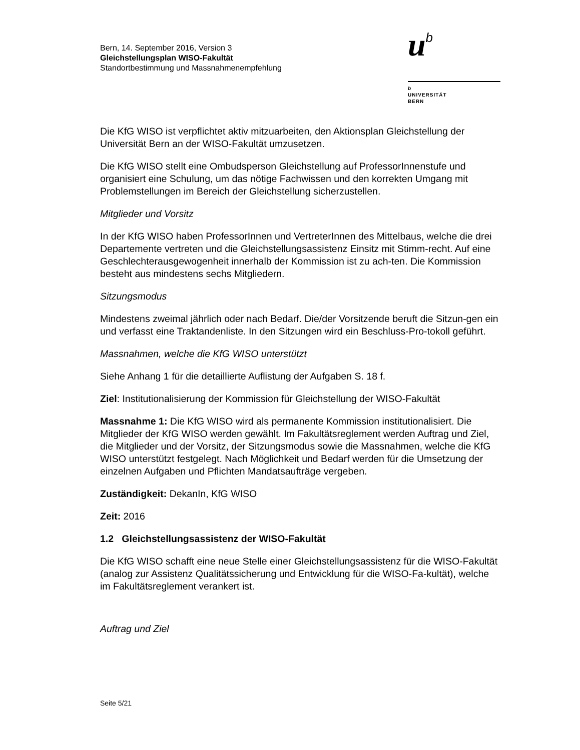Bern, 14. September 2016, Version 3
Gleichstellungsplan WISO-Fakultät
Standortbestimmung und Massnahmenempfehlung
ub
b
UNIVERSITÄT
BERN
Die KfG WISO ist verpflichtet aktiv mitzuarbeiten, den Aktionsplan Gleichstellung der Universität Bern an der WISO-Fakultät umzusetzen.
Die KfG WISO stellt eine Ombudsperson Gleichstellung auf ProfessorInnenstufe und organisiert eine Schulung, um das nötige Fachwissen und den korrekten Umgang mit Problemstellungen im Bereich der Gleichstellung sicherzustellen.
Mitglieder und Vorsitz
In der KfG WISO haben ProfessorInnen und VertreterInnen des Mittelbaus, welche die drei Departemente vertreten und die Gleichstellungsassistenz Einsitz mit Stimm-recht. Auf eine Geschlechterausgewogenheit innerhalb der Kommission ist zu ach-ten. Die Kommission besteht aus mindestens sechs Mitgliedern.
Sitzungsmodus
Mindestens zweimal jährlich oder nach Bedarf. Die/der Vorsitzende beruft die Sitzun-gen ein und verfasst eine Traktandenliste. In den Sitzungen wird ein Beschluss-Pro-tokoll geführt.
Massnahmen, welche die KfG WISO unterstützt
Siehe Anhang 1 für die detaillierte Auflistung der Aufgaben S. 18 f.
Ziel: Institutionalisierung der Kommission für Gleichstellung der WISO-Fakultät
Massnahme 1: Die KfG WISO wird als permanente Kommission institutionalisiert. Die Mitglieder der KfG WISO werden gewählt. Im Fakultätsreglement werden Auftrag und Ziel, die Mitglieder und der Vorsitz, der Sitzungsmodus sowie die Massnahmen, welche die KfG WISO unterstützt festgelegt. Nach Möglichkeit und Bedarf werden für die Umsetzung der einzelnen Aufgaben und Pflichten Mandatsaufträge vergeben.
Zuständigkeit: DekanIn, KfG WISO
Zeit: 2016
1.2 Gleichstellungsassistenz der WISO-Fakultät
Die KfG WISO schafft eine neue Stelle einer Gleichstellungsassistenz für die WISO-Fakultät (analog zur Assistenz Qualitätssicherung und Entwicklung für die WISO-Fa-kultät), welche im Fakultätsreglement verankert ist.
Auftrag und Ziel
Seite 5/21